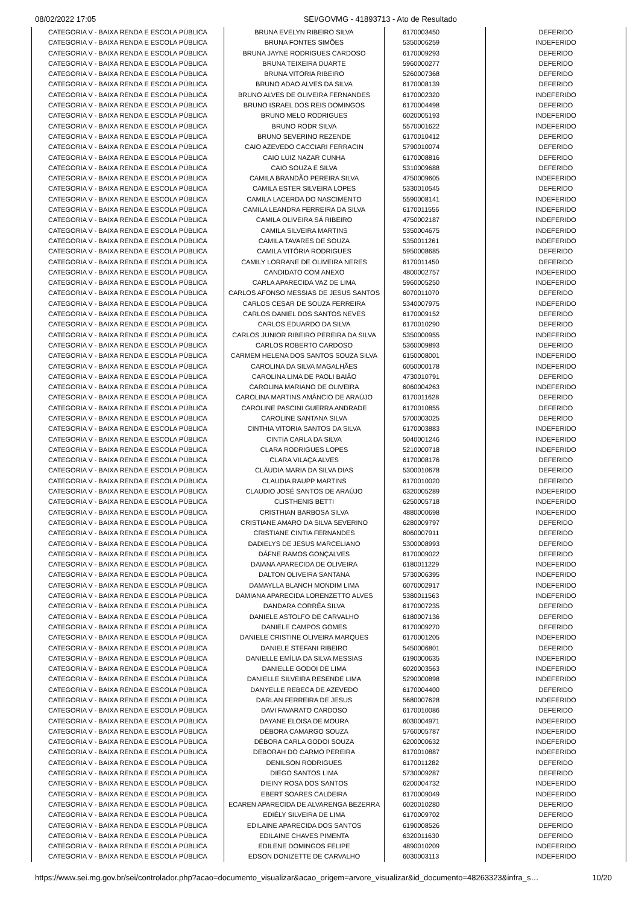08/02/2022 17:05 SEI/GOVMG - 41893713 - Ato de Resultado
| CATEGORIA V - BAIXA RENDA E ESCOLA PÚBLICA | BRUNA EVELYN RIBEIRO SILVA | 6170003450 | DEFERIDO |
| CATEGORIA V - BAIXA RENDA E ESCOLA PÚBLICA | BRUNA FONTES SIMÕES | 5350006259 | INDEFERIDO |
| CATEGORIA V - BAIXA RENDA E ESCOLA PÚBLICA | BRUNA JAYNE RODRIGUES CARDOSO | 6170009293 | DEFERIDO |
| CATEGORIA V - BAIXA RENDA E ESCOLA PÚBLICA | BRUNA TEIXEIRA DUARTE | 5960000277 | DEFERIDO |
| CATEGORIA V - BAIXA RENDA E ESCOLA PÚBLICA | BRUNA VITORIA RIBEIRO | 5260007368 | DEFERIDO |
| CATEGORIA V - BAIXA RENDA E ESCOLA PÚBLICA | BRUNO ADAO ALVES DA SILVA | 6170008139 | DEFERIDO |
| CATEGORIA V - BAIXA RENDA E ESCOLA PÚBLICA | BRUNO ALVES DE OLIVEIRA FERNANDES | 6170002320 | INDEFERIDO |
| CATEGORIA V - BAIXA RENDA E ESCOLA PÚBLICA | BRUNO ISRAEL DOS REIS DOMINGOS | 6170004498 | DEFERIDO |
| CATEGORIA V - BAIXA RENDA E ESCOLA PÚBLICA | BRUNO MELO RODRIGUES | 6020005193 | INDEFERIDO |
| CATEGORIA V - BAIXA RENDA E ESCOLA PÚBLICA | BRUNO RODR SILVA | 5570001622 | INDEFERIDO |
| CATEGORIA V - BAIXA RENDA E ESCOLA PÚBLICA | BRUNO SEVERINO REZENDE | 6170010412 | DEFERIDO |
| CATEGORIA V - BAIXA RENDA E ESCOLA PÚBLICA | CAIO AZEVEDO CACCIARI FERRACIN | 5790010074 | DEFERIDO |
| CATEGORIA V - BAIXA RENDA E ESCOLA PÚBLICA | CAIO LUIZ NAZAR CUNHA | 6170008816 | DEFERIDO |
| CATEGORIA V - BAIXA RENDA E ESCOLA PÚBLICA | CAIO SOUZA E SILVA | 5310009688 | DEFERIDO |
| CATEGORIA V - BAIXA RENDA E ESCOLA PÚBLICA | CAMILA BRANDÃO PEREIRA SILVA | 4750009605 | INDEFERIDO |
| CATEGORIA V - BAIXA RENDA E ESCOLA PÚBLICA | CAMILA ESTER SILVEIRA LOPES | 5330010545 | DEFERIDO |
| CATEGORIA V - BAIXA RENDA E ESCOLA PÚBLICA | CAMILA LACERDA DO NASCIMENTO | 5590008141 | INDEFERIDO |
| CATEGORIA V - BAIXA RENDA E ESCOLA PÚBLICA | CAMILA LEANDRA FERREIRA DA SILVA | 6170011556 | INDEFERIDO |
| CATEGORIA V - BAIXA RENDA E ESCOLA PÚBLICA | CAMILA OLIVEIRA SÁ RIBEIRO | 4750002187 | INDEFERIDO |
| CATEGORIA V - BAIXA RENDA E ESCOLA PÚBLICA | CAMILA SILVEIRA MARTINS | 5350004675 | INDEFERIDO |
| CATEGORIA V - BAIXA RENDA E ESCOLA PÚBLICA | CAMILA TAVARES DE SOUZA | 5350011261 | INDEFERIDO |
| CATEGORIA V - BAIXA RENDA E ESCOLA PÚBLICA | CAMILA VITÓRIA RODRIGUES | 5950008685 | DEFERIDO |
| CATEGORIA V - BAIXA RENDA E ESCOLA PÚBLICA | CAMILY LORRANE DE OLIVEIRA NERES | 6170011450 | DEFERIDO |
| CATEGORIA V - BAIXA RENDA E ESCOLA PÚBLICA | CANDIDATO COM ANEXO | 4800002757 | INDEFERIDO |
| CATEGORIA V - BAIXA RENDA E ESCOLA PÚBLICA | CARLA APARECIDA VAZ DE LIMA | 5960005250 | INDEFERIDO |
| CATEGORIA V - BAIXA RENDA E ESCOLA PÚBLICA | CARLOS AFONSO MESSIAS DE JESUS SANTOS | 6070011070 | DEFERIDO |
| CATEGORIA V - BAIXA RENDA E ESCOLA PÚBLICA | CARLOS CESAR DE SOUZA FERREIRA | 5340007975 | INDEFERIDO |
| CATEGORIA V - BAIXA RENDA E ESCOLA PÚBLICA | CARLOS DANIEL DOS SANTOS NEVES | 6170009152 | DEFERIDO |
| CATEGORIA V - BAIXA RENDA E ESCOLA PÚBLICA | CARLOS EDUARDO DA SILVA | 6170010290 | DEFERIDO |
| CATEGORIA V - BAIXA RENDA E ESCOLA PÚBLICA | CARLOS JUNIOR RIBEIRO PEREIRA DA SILVA | 5350000955 | INDEFERIDO |
| CATEGORIA V - BAIXA RENDA E ESCOLA PÚBLICA | CARLOS ROBERTO CARDOSO | 5360009893 | DEFERIDO |
| CATEGORIA V - BAIXA RENDA E ESCOLA PÚBLICA | CARMEM HELENA DOS SANTOS SOUZA SILVA | 6150008001 | INDEFERIDO |
| CATEGORIA V - BAIXA RENDA E ESCOLA PÚBLICA | CAROLINA DA SILVA MAGALHÃES | 6050000178 | INDEFERIDO |
| CATEGORIA V - BAIXA RENDA E ESCOLA PÚBLICA | CAROLINA LIMA DE PAOLI BAIÃO | 4730010791 | DEFERIDO |
| CATEGORIA V - BAIXA RENDA E ESCOLA PÚBLICA | CAROLINA MARIANO DE OLIVEIRA | 6060004263 | INDEFERIDO |
| CATEGORIA V - BAIXA RENDA E ESCOLA PÚBLICA | CAROLINA MARTINS AMÂNCIO DE ARAÚJO | 6170011628 | DEFERIDO |
| CATEGORIA V - BAIXA RENDA E ESCOLA PÚBLICA | CAROLINE PASCINI GUERRA ANDRADE | 6170010855 | DEFERIDO |
| CATEGORIA V - BAIXA RENDA E ESCOLA PÚBLICA | CAROLINE SANTANA SILVA | 5700003025 | DEFERIDO |
| CATEGORIA V - BAIXA RENDA E ESCOLA PÚBLICA | CINTHIA VITORIA SANTOS DA SILVA | 6170003883 | INDEFERIDO |
| CATEGORIA V - BAIXA RENDA E ESCOLA PÚBLICA | CINTIA CARLA DA SILVA | 5040001246 | INDEFERIDO |
| CATEGORIA V - BAIXA RENDA E ESCOLA PÚBLICA | CLARA RODRIGUES LOPES | 5210000718 | INDEFERIDO |
| CATEGORIA V - BAIXA RENDA E ESCOLA PÚBLICA | CLARA VILAÇA ALVES | 6170008176 | DEFERIDO |
| CATEGORIA V - BAIXA RENDA E ESCOLA PÚBLICA | CLÁUDIA MARIA DA SILVA DIAS | 5300010678 | DEFERIDO |
| CATEGORIA V - BAIXA RENDA E ESCOLA PÚBLICA | CLAUDIA RAUPP MARTINS | 6170010020 | DEFERIDO |
| CATEGORIA V - BAIXA RENDA E ESCOLA PÚBLICA | CLAUDIO JOSÉ SANTOS DE ARAÚJO | 6320005289 | INDEFERIDO |
| CATEGORIA V - BAIXA RENDA E ESCOLA PÚBLICA | CLISTHENIS BETTI | 6250005718 | INDEFERIDO |
| CATEGORIA V - BAIXA RENDA E ESCOLA PÚBLICA | CRISTHIAN BARBOSA SILVA | 4880000698 | INDEFERIDO |
| CATEGORIA V - BAIXA RENDA E ESCOLA PÚBLICA | CRISTIANE AMARO DA SILVA SEVERINO | 6280009797 | DEFERIDO |
| CATEGORIA V - BAIXA RENDA E ESCOLA PÚBLICA | CRISTIANE CINTIA FERNANDES | 6060007911 | DEFERIDO |
| CATEGORIA V - BAIXA RENDA E ESCOLA PÚBLICA | DADIELYS DE JESUS MARCELIANO | 5300008993 | DEFERIDO |
| CATEGORIA V - BAIXA RENDA E ESCOLA PÚBLICA | DÁFNE RAMOS GONÇALVES | 6170009022 | DEFERIDO |
| CATEGORIA V - BAIXA RENDA E ESCOLA PÚBLICA | DAIANA APARECIDA DE OLIVEIRA | 6180011229 | INDEFERIDO |
| CATEGORIA V - BAIXA RENDA E ESCOLA PÚBLICA | DALTON OLIVEIRA SANTANA | 5730006395 | INDEFERIDO |
| CATEGORIA V - BAIXA RENDA E ESCOLA PÚBLICA | DAMAYLLA BLANCH MONDIM LIMA | 6070002917 | INDEFERIDO |
| CATEGORIA V - BAIXA RENDA E ESCOLA PÚBLICA | DAMIANA APARECIDA LORENZETTO ALVES | 5380011563 | INDEFERIDO |
| CATEGORIA V - BAIXA RENDA E ESCOLA PÚBLICA | DANDARA CORRÊA SILVA | 6170007235 | DEFERIDO |
| CATEGORIA V - BAIXA RENDA E ESCOLA PÚBLICA | DANIELE ASTOLFO DE CARVALHO | 6180007136 | DEFERIDO |
| CATEGORIA V - BAIXA RENDA E ESCOLA PÚBLICA | DANIELE CAMPOS GOMES | 6170009270 | DEFERIDO |
| CATEGORIA V - BAIXA RENDA E ESCOLA PÚBLICA | DANIELE CRISTINE OLIVEIRA MARQUES | 6170001205 | INDEFERIDO |
| CATEGORIA V - BAIXA RENDA E ESCOLA PÚBLICA | DANIELE STEFANI RIBEIRO | 5450006801 | DEFERIDO |
| CATEGORIA V - BAIXA RENDA E ESCOLA PÚBLICA | DANIELLE EMÍLIA DA SILVA MESSIAS | 6190000635 | INDEFERIDO |
| CATEGORIA V - BAIXA RENDA E ESCOLA PÚBLICA | DANIELLE GODOI DE LIMA | 6020003563 | INDEFERIDO |
| CATEGORIA V - BAIXA RENDA E ESCOLA PÚBLICA | DANIELLE SILVEIRA RESENDE LIMA | 5290000898 | INDEFERIDO |
| CATEGORIA V - BAIXA RENDA E ESCOLA PÚBLICA | DANYELLE REBECA DE AZEVEDO | 6170004400 | DEFERIDO |
| CATEGORIA V - BAIXA RENDA E ESCOLA PÚBLICA | DARLAN FERREIRA DE JESUS | 5680007628 | INDEFERIDO |
| CATEGORIA V - BAIXA RENDA E ESCOLA PÚBLICA | DAVI FAVARATO CARDOSO | 6170010086 | DEFERIDO |
| CATEGORIA V - BAIXA RENDA E ESCOLA PÚBLICA | DAYANE ELOISA DE MOURA | 6030004971 | INDEFERIDO |
| CATEGORIA V - BAIXA RENDA E ESCOLA PÚBLICA | DÉBORA CAMARGO SOUZA | 5760005787 | INDEFERIDO |
| CATEGORIA V - BAIXA RENDA E ESCOLA PÚBLICA | DÉBORA CARLA GODOI SOUZA | 6200000632 | INDEFERIDO |
| CATEGORIA V - BAIXA RENDA E ESCOLA PÚBLICA | DEBORAH DO CARMO PEREIRA | 6170010887 | INDEFERIDO |
| CATEGORIA V - BAIXA RENDA E ESCOLA PÚBLICA | DENILSON RODRIGUES | 6170011282 | DEFERIDO |
| CATEGORIA V - BAIXA RENDA E ESCOLA PÚBLICA | DIEGO SANTOS LIMA | 5730009287 | DEFERIDO |
| CATEGORIA V - BAIXA RENDA E ESCOLA PÚBLICA | DIEINY ROSA DOS SANTOS | 6200004732 | INDEFERIDO |
| CATEGORIA V - BAIXA RENDA E ESCOLA PÚBLICA | EBERT SOARES CALDEIRA | 6170009049 | INDEFERIDO |
| CATEGORIA V - BAIXA RENDA E ESCOLA PÚBLICA | ECAREN APARECIDA DE ALVARENGA BEZERRA | 6020010280 | DEFERIDO |
| CATEGORIA V - BAIXA RENDA E ESCOLA PÚBLICA | EDIÉLY SILVEIRA DE LIMA | 6170009702 | DEFERIDO |
| CATEGORIA V - BAIXA RENDA E ESCOLA PÚBLICA | EDILAINE APARECIDA DOS SANTOS | 6190008526 | DEFERIDO |
| CATEGORIA V - BAIXA RENDA E ESCOLA PÚBLICA | EDILAINE CHAVES PIMENTA | 6320011630 | DEFERIDO |
| CATEGORIA V - BAIXA RENDA E ESCOLA PÚBLICA | EDILENE DOMINGOS FELIPE | 4890010209 | INDEFERIDO |
| CATEGORIA V - BAIXA RENDA E ESCOLA PÚBLICA | EDSON DONIZETTE DE CARVALHO | 6030003113 | INDEFERIDO |
https://www.sei.mg.gov.br/sei/controlador.php?acao=documento_visualizar&acao_origem=arvore_visualizar&id_documento=48263323&infra_s… 10/20